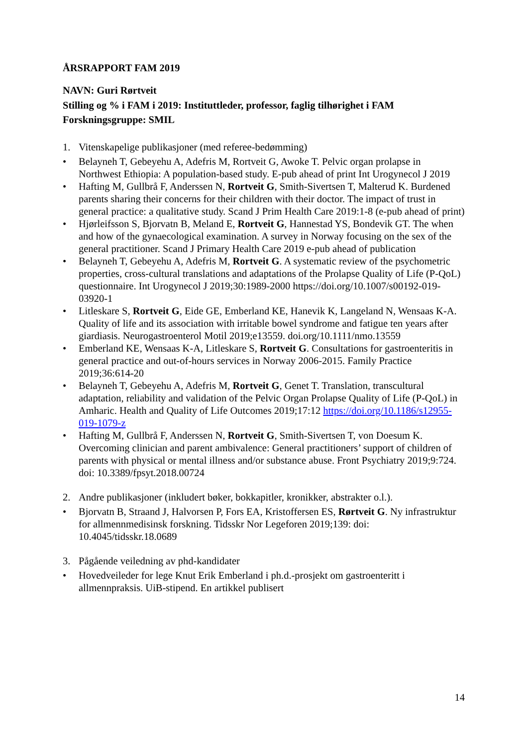ÅRSRAPPORT FAM 2019
NAVN: Guri Rørtveit
Stilling og % i FAM i 2019: Instituttleder, professor, faglig tilhørighet i FAM
Forskningsgruppe: SMIL
1. Vitenskapelige publikasjoner (med referee-bedømming)
• Belayneh T, Gebeyehu A, Adefris M, Rortveit G, Awoke T. Pelvic organ prolapse in Northwest Ethiopia: A population-based study. E-pub ahead of print Int Urogynecol J 2019
• Hafting M, Gullbrå F, Anderssen N, Rortveit G, Smith-Sivertsen T, Malterud K. Burdened parents sharing their concerns for their children with their doctor. The impact of trust in general practice: a qualitative study. Scand J Prim Health Care 2019:1-8 (e-pub ahead of print)
• Hjørleifsson S, Bjorvatn B, Meland E, Rortveit G, Hannestad YS, Bondevik GT. The when and how of the gynaecological examination. A survey in Norway focusing on the sex of the general practitioner. Scand J Primary Health Care 2019 e-pub ahead of publication
• Belayneh T, Gebeyehu A, Adefris M, Rortveit G. A systematic review of the psychometric properties, cross-cultural translations and adaptations of the Prolapse Quality of Life (P-QoL) questionnaire. Int Urogynecol J 2019;30:1989-2000 https://doi.org/10.1007/s00192-019-03920-1
• Litleskare S, Rortveit G, Eide GE, Emberland KE, Hanevik K, Langeland N, Wensaas K-A. Quality of life and its association with irritable bowel syndrome and fatigue ten years after giardiasis. Neurogastroenterol Motil 2019;e13559. doi.org/10.1111/nmo.13559
• Emberland KE, Wensaas K-A, Litleskare S, Rortveit G. Consultations for gastroenteritis in general practice and out-of-hours services in Norway 2006-2015. Family Practice 2019;36:614-20
• Belayneh T, Gebeyehu A, Adefris M, Rortveit G, Genet T. Translation, transcultural adaptation, reliability and validation of the Pelvic Organ Prolapse Quality of Life (P-QoL) in Amharic. Health and Quality of Life Outcomes 2019;17:12 https://doi.org/10.1186/s12955-019-1079-z
• Hafting M, Gullbrå F, Anderssen N, Rortveit G, Smith-Sivertsen T, von Doesum K. Overcoming clinician and parent ambivalence: General practitioners’ support of children of parents with physical or mental illness and/or substance abuse. Front Psychiatry 2019;9:724. doi: 10.3389/fpsyt.2018.00724
2. Andre publikasjoner (inkludert bøker, bokkapitler, kronikker, abstrakter o.l.).
• Bjorvatn B, Straand J, Halvorsen P, Fors EA, Kristoffersen ES, Rørtveit G. Ny infrastruktur for allmennmedisinsk forskning. Tidsskr Nor Legeforen 2019;139: doi: 10.4045/tidsskr.18.0689
3. Pågående veiledning av phd-kandidater
• Hovedveileder for lege Knut Erik Emberland i ph.d.-prosjekt om gastroenteritt i allmennpraksis. UiB-stipend. En artikkel publisert
14